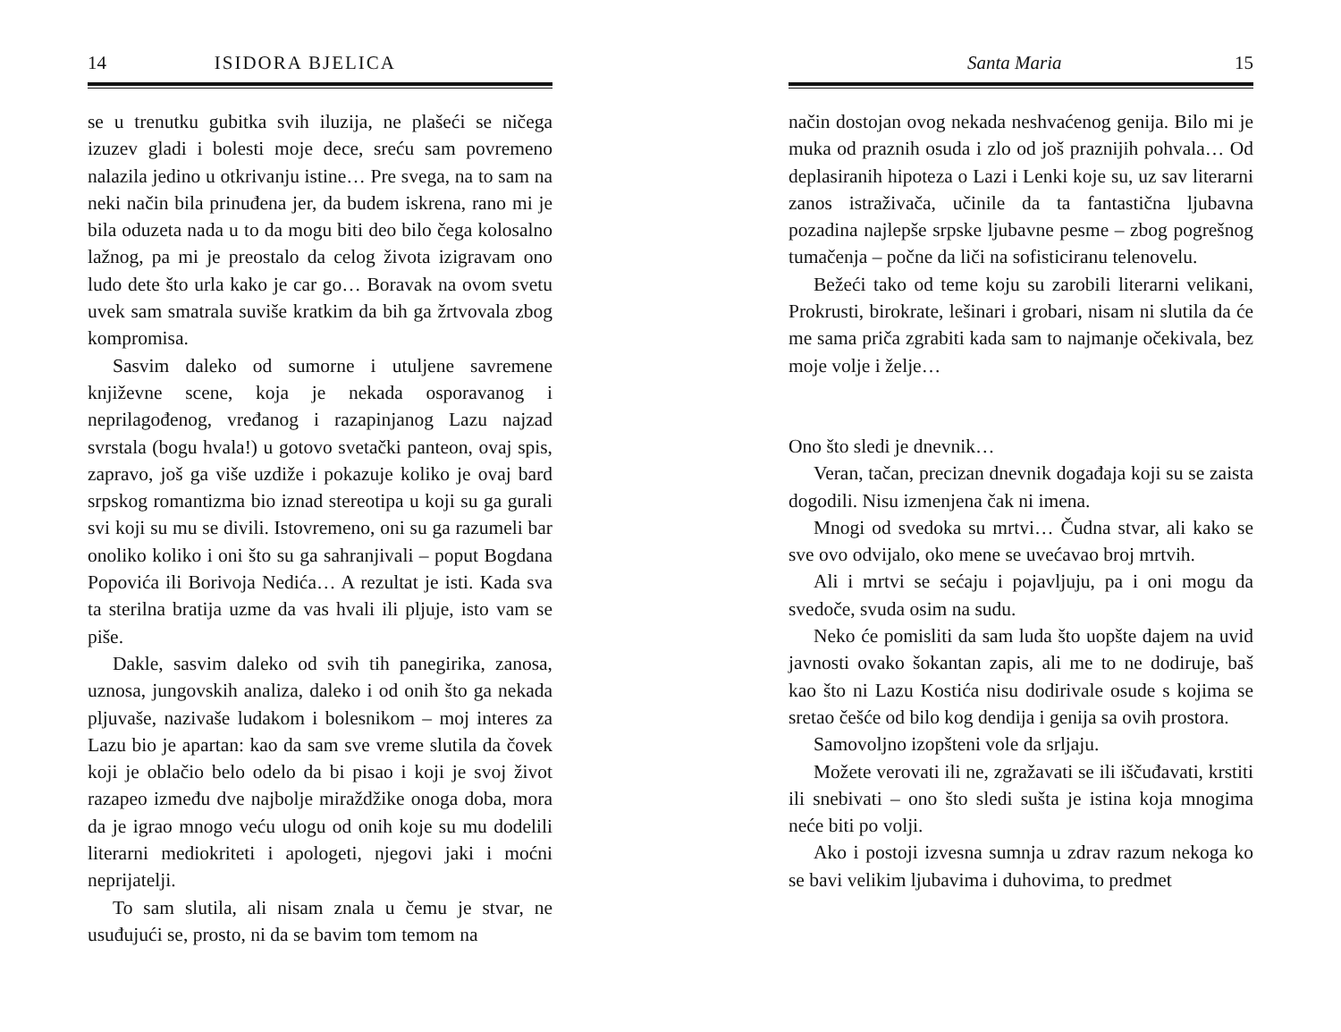14 ISIDORA BJELICA
se u trenutku gubitka svih iluzija, ne plašeći se ničega izuzev gladi i bolesti moje dece, sreću sam povremeno nalazila jedino u otkrivanju istine… Pre svega, na to sam na neki način bila prinuđena jer, da budem iskrena, rano mi je bila oduzeta nada u to da mogu biti deo bilo čega kolosalno lažnog, pa mi je preostalo da celog života izigravam ono ludo dete što urla kako je car go… Boravak na ovom svetu uvek sam smatrala suviše kratkim da bih ga žrtvovala zbog kompromisa.
Sasvim daleko od sumorne i utuljene savremene književne scene, koja je nekada osporavanog i neprilagođenog, vređanog i razapinjanog Lazu najzad svrstala (bogu hvala!) u gotovo svetački panteon, ovaj spis, zapravo, još ga više uzdiže i pokazuje koliko je ovaj bard srpskog romantizma bio iznad stereotipa u koji su ga gurali svi koji su mu se divili. Istovremeno, oni su ga razumeli bar onoliko koliko i oni što su ga sahranjivali – poput Bogdana Popovića ili Borivoja Nedića… A rezultat je isti. Kada sva ta sterilna bratija uzme da vas hvali ili pljuje, isto vam se piše.
Dakle, sasvim daleko od svih tih panegirika, zanosa, uznosa, jungovskih analiza, daleko i od onih što ga nekada pljuvaše, nazivaše ludakom i bolesnikom – moj interes za Lazu bio je apartan: kao da sam sve vreme slutila da čovek koji je oblačio belo odelo da bi pisao i koji je svoj život razapeo između dve najbolje miraždžike onoga doba, mora da je igrao mnogo veću ulogu od onih koje su mu dodelili literarni mediokriteti i apologeti, njegovi jaki i moćni neprijatelji.
To sam slutila, ali nisam znala u čemu je stvar, ne usuđujući se, prosto, ni da se bavim tom temom na
Santa Maria 15
način dostojan ovog nekada neshvaćenog genija. Bilo mi je muka od praznih osuda i zlo od još praznijih pohvala… Od deplasiranih hipoteza o Lazi i Lenki koje su, uz sav literarni zanos istraživača, učinile da ta fantastična ljubavna pozadina najlepše srpske ljubavne pesme – zbog pogrešnog tumačenja – počne da liči na sofisticiranu telenovelu.
Bežeći tako od teme koju su zarobili literarni velikani, Prokrusti, birokrate, lešinari i grobari, nisam ni slutila da će me sama priča zgrabiti kada sam to najmanje očekivala, bez moje volje i želje…
Ono što sledi je dnevnik…
Veran, tačan, precizan dnevnik događaja koji su se zaista dogodili. Nisu izmenjena čak ni imena.
Mnogi od svedoka su mrtvi… Čudna stvar, ali kako se sve ovo odvijalo, oko mene se uvećavao broj mrtvih.
Ali i mrtvi se sećaju i pojavljuju, pa i oni mogu da svedoče, svuda osim na sudu.
Neko će pomisliti da sam luda što uopšte dajem na uvid javnosti ovako šokantan zapis, ali me to ne dodiruje, baš kao što ni Lazu Kostića nisu dodirivale osude s kojima se sretao češće od bilo kog dendija i genija sa ovih prostora.
Samovoljno izopšteni vole da srljaju.
Možete verovati ili ne, zgražavati se ili iščuđavati, krstiti ili snebivati – ono što sledi sušta je istina koja mnogima neće biti po volji.
Ako i postoji izvesna sumnja u zdrav razum nekoga ko se bavi velikim ljubavima i duhovima, to predmet